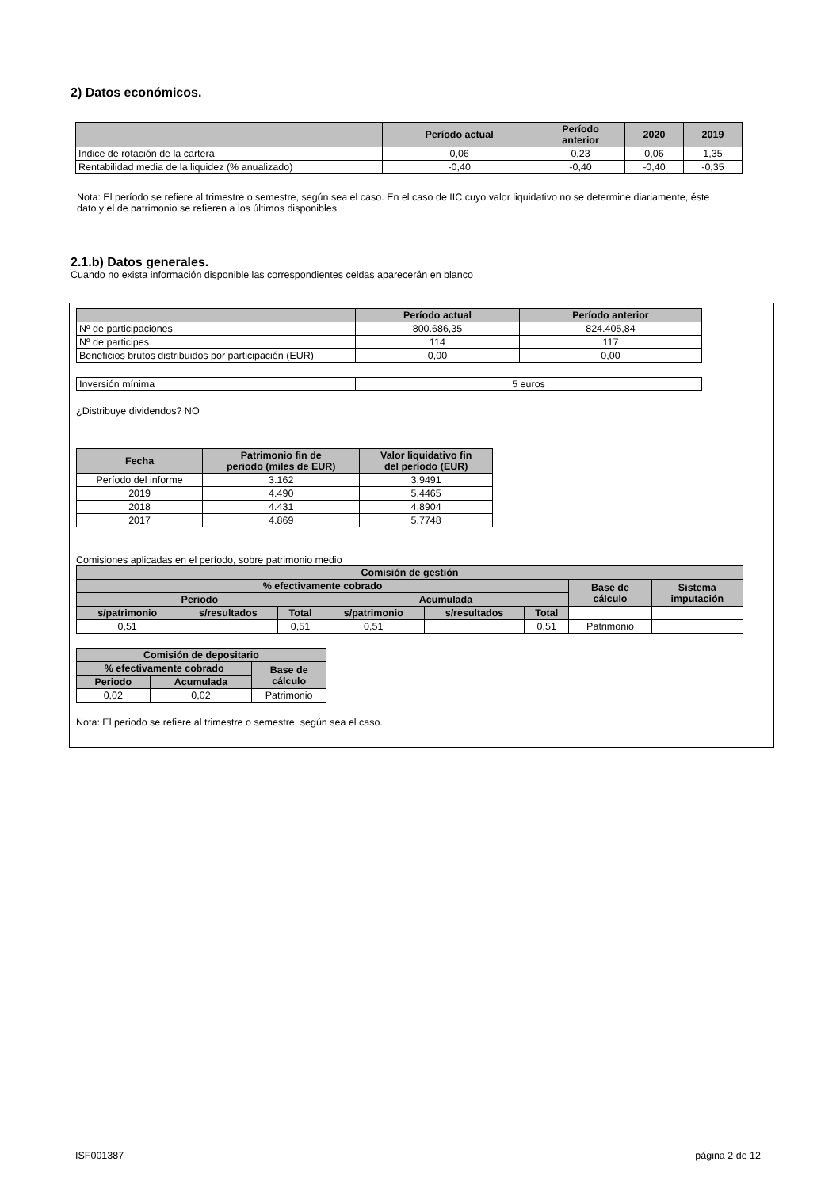2) Datos económicos.
| | Período actual | Período anterior | 2020 | 2019 |
| --- | --- | --- | --- | --- |
| Indice de rotación de la cartera | 0,06 | 0,23 | 0,06 | 1,35 |
| Rentabilidad media de la liquidez (% anualizado) | -0,40 | -0,40 | -0,40 | -0,35 |
Nota: El período se refiere al trimestre o semestre, según sea el caso. En el caso de IIC cuyo valor liquidativo no se determine diariamente, éste dato y el de patrimonio se refieren a los últimos disponibles
2.1.b) Datos generales.
Cuando no exista información disponible las correspondientes celdas aparecerán en blanco
| | Período actual | Período anterior |
| --- | --- | --- |
| Nº de participaciones | 800.686,35 | 824.405,84 |
| Nº de participes | 114 | 117 |
| Beneficios brutos distribuidos por participación (EUR) | 0,00 | 0,00 |
| Inversión mínima | 5 euros |
¿Distribuye dividendos? NO
| Fecha | Patrimonio fin de periodo (miles de EUR) | Valor liquidativo fin del período (EUR) |
| --- | --- | --- |
| Período del informe | 3.162 | 3,9491 |
| 2019 | 4.490 | 5,4465 |
| 2018 | 4.431 | 4,8904 |
| 2017 | 4.869 | 5,7748 |
Comisiones aplicadas en el período, sobre patrimonio medio
| Comisión de gestión | | | | | | | |
| --- | --- | --- | --- | --- | --- | --- | --- |
| % efectivamente cobrado | | | | | | Base de cálculo | Sistema imputación |
| Periodo | | | Acumulada | | | | |
| s/patrimonio | s/resultados | Total | s/patrimonio | s/resultados | Total | | |
| 0,51 | | 0,51 | 0,51 | | 0,51 | Patrimonio | |
| Comisión de depositario | | |
| --- | --- | --- |
| % efectivamente cobrado | | Base de cálculo |
| Periodo | Acumulada | |
| 0,02 | 0,02 | Patrimonio |
Nota: El periodo se refiere al trimestre o semestre, según sea el caso.
ISF001387 página 2 de 12